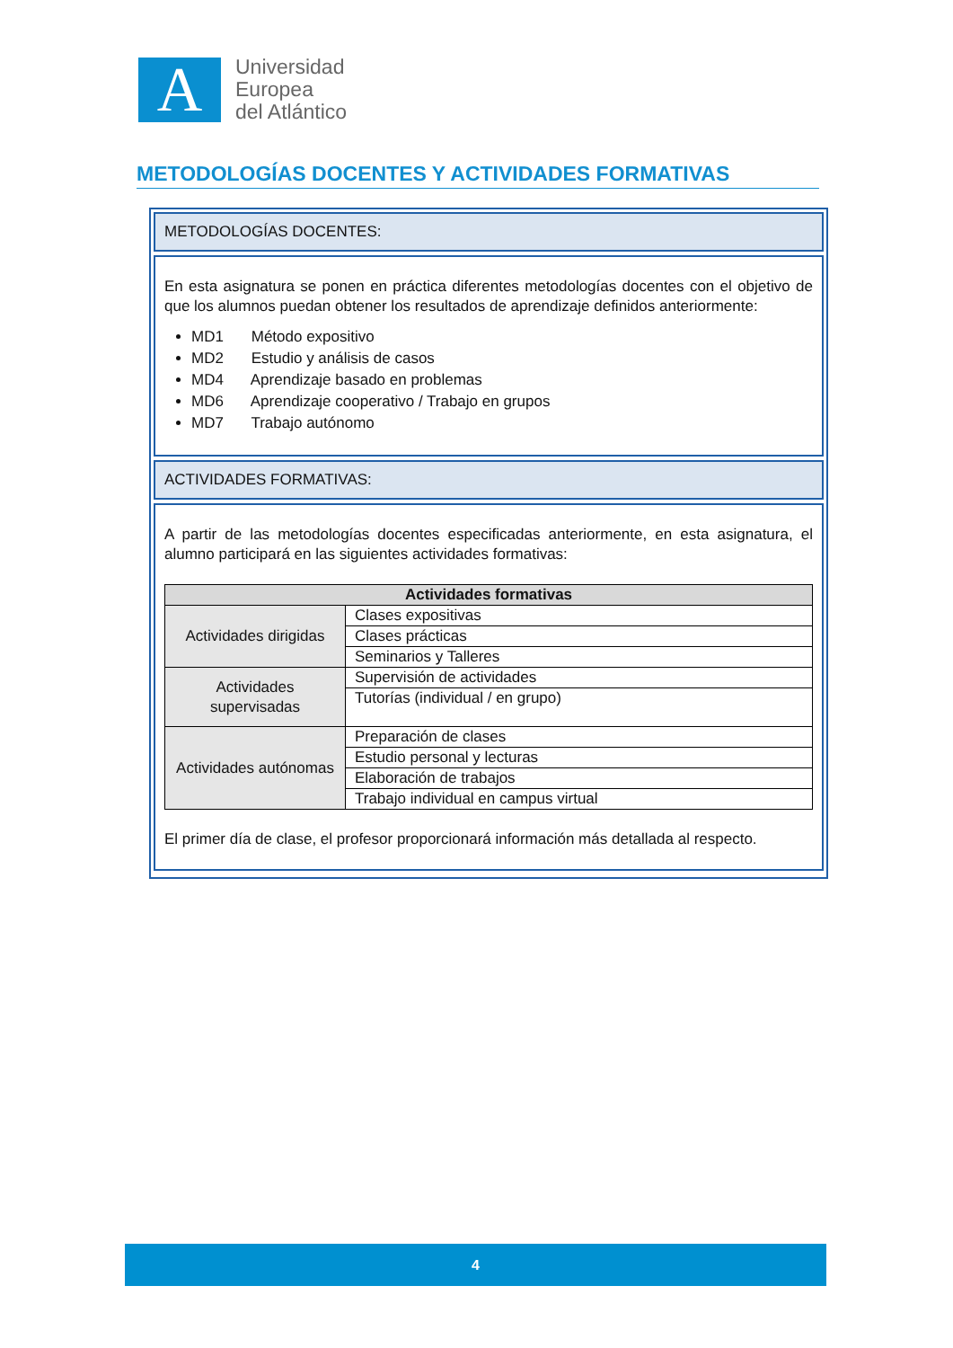A
Universidad
Europea
del Atlántico
METODOLOGÍAS DOCENTES Y ACTIVIDADES FORMATIVAS
METODOLOGÍAS DOCENTES:
En esta asignatura se ponen en práctica diferentes metodologías docentes con el objetivo de que los alumnos puedan obtener los resultados de aprendizaje definidos anteriormente:
MD1 Método expositivo
MD2 Estudio y análisis de casos
MD4 Aprendizaje basado en problemas
MD6 Aprendizaje cooperativo / Trabajo en grupos
MD7 Trabajo autónomo
ACTIVIDADES FORMATIVAS:
A partir de las metodologías docentes especificadas anteriormente, en esta asignatura, el alumno participará en las siguientes actividades formativas:
| Actividades formativas | |
| --- | --- |
| Actividades dirigidas | Clases expositivas |
| | Clases prácticas |
| | Seminarios y Talleres |
| Actividades supervisadas | Supervisión de actividades |
| | Tutorías (individual / en grupo) |
| Actividades autónomas | Preparación de clases |
| | Estudio personal y lecturas |
| | Elaboración de trabajos |
| | Trabajo individual en campus virtual |
El primer día de clase, el profesor proporcionará información más detallada al respecto.
4